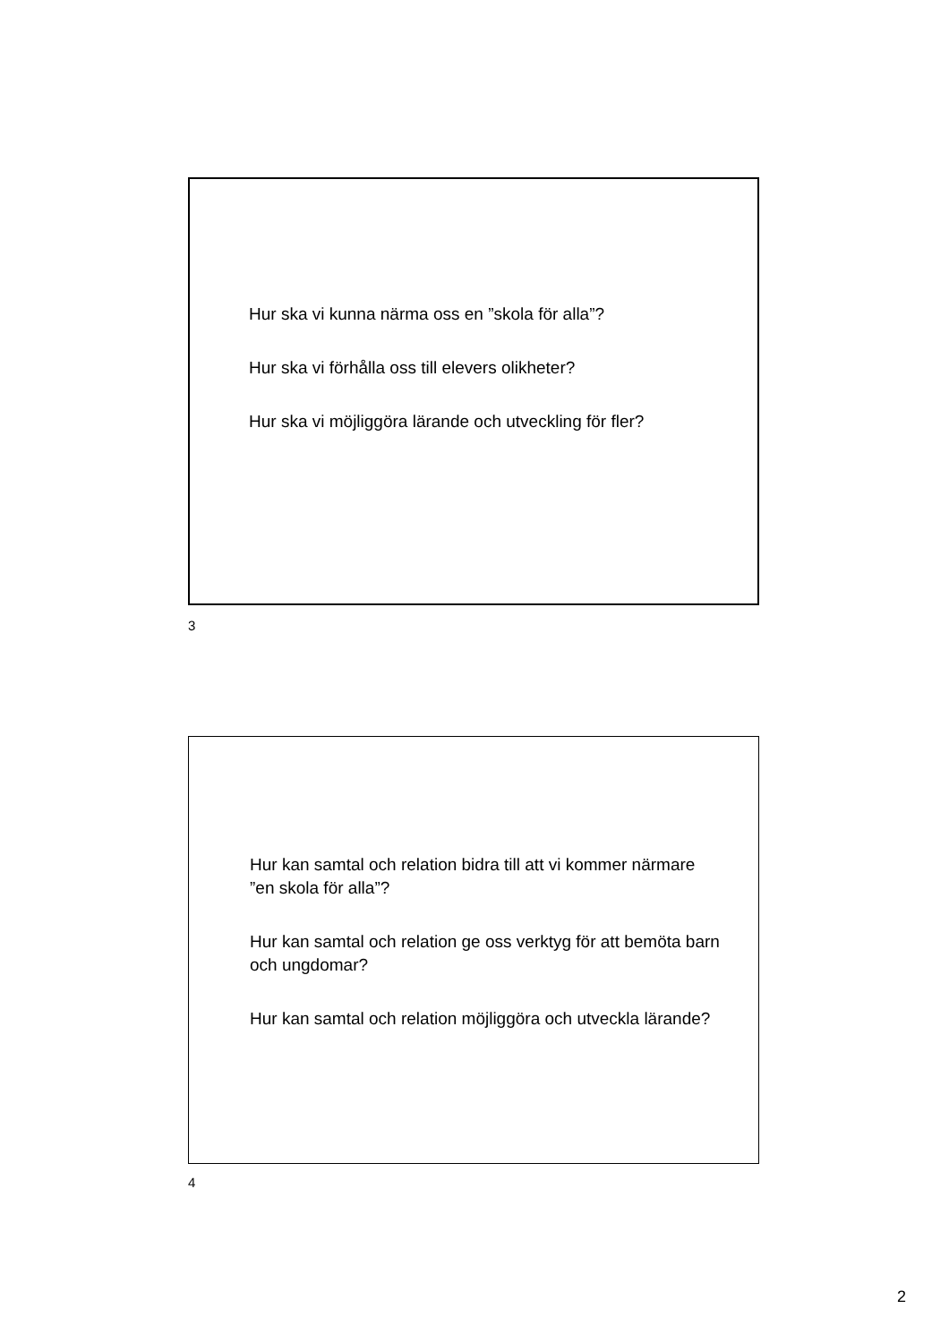Hur ska vi kunna närma oss en ”skola för alla”?
Hur ska vi förhålla oss till elevers olikheter?
Hur ska vi möjliggöra lärande och utveckling för fler?
3
Hur kan samtal och relation bidra till att vi kommer närmare ”en skola för alla”?
Hur kan samtal och relation ge oss verktyg för att bemöta barn och ungdomar?
Hur kan samtal och relation möjliggöra och utveckla lärande?
4
2